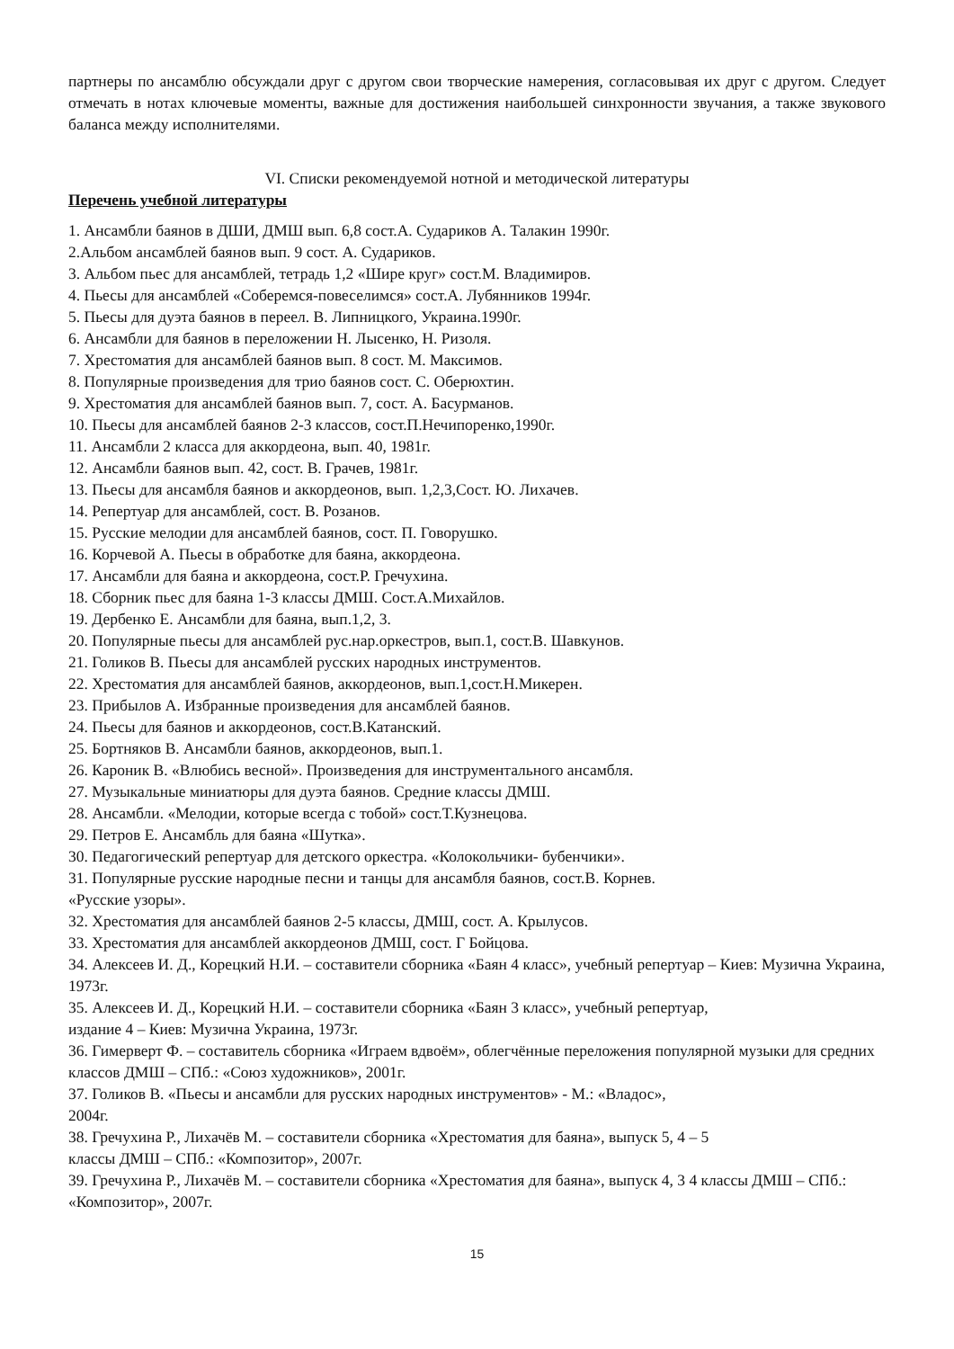партнеры по ансамблю обсуждали друг с другом свои творческие намерения, согласовывая их друг с другом. Следует отмечать в нотах ключевые моменты, важные для достижения наибольшей синхронности звучания, а также звукового баланса между исполнителями.
VI. Списки рекомендуемой нотной и методической литературы
Перечень учебной литературы
1. Ансамбли баянов в ДШИ, ДМШ вып. 6,8 сост.А. Судариков А. Талакин 1990г.
2.Альбом ансамблей баянов вып. 9 сост. А. Судариков.
3. Альбом пьес для ансамблей, тетрадь 1,2 «Шире круг» сост.М. Владимиров.
4. Пьесы для ансамблей «Соберемся-повеселимся» сост.А. Лубянников 1994г.
5. Пьесы для дуэта баянов в переел. В. Липницкого, Украина.1990г.
6. Ансамбли для баянов в переложении Н. Лысенко, Н. Ризоля.
7. Хрестоматия для ансамблей баянов вып. 8 сост. М. Максимов.
8. Популярные произведения для трио баянов сост. С. Оберюхтин.
9. Хрестоматия для ансамблей баянов вып. 7, сост. А. Басурманов.
10. Пьесы для ансамблей баянов 2-3 классов, сост.П.Нечипоренко,1990г.
11. Ансамбли 2 класса для аккордеона, вып. 40, 1981г.
12. Ансамбли баянов вып. 42, сост. В. Грачев, 1981г.
13. Пьесы для ансамбля баянов и аккордеонов, вып. 1,2,3,Сост. Ю. Лихачев.
14. Репертуар для ансамблей, сост. В. Розанов.
15. Русские мелодии для ансамблей баянов, сост. П. Говорушко.
16. Корчевой А. Пьесы в обработке для баяна, аккордеона.
17. Ансамбли для баяна и аккордеона, сост.Р. Гречухина.
18. Сборник пьес для баяна 1-3 классы ДМШ. Сост.А.Михайлов.
19. Дербенко Е. Ансамбли для баяна, вып.1,2, 3.
20. Популярные пьесы для ансамблей рус.нар.оркестров, вып.1, сост.В. Шавкунов.
21. Голиков В. Пьесы для ансамблей русских народных инструментов.
22. Хрестоматия для ансамблей баянов, аккордеонов, вып.1,сост.Н.Микерен.
23. Прибылов А. Избранные произведения для ансамблей баянов.
24. Пьесы для баянов и аккордеонов, сост.В.Катанский.
25. Бортняков В. Ансамбли баянов, аккордеонов, вып.1.
26. Кароник В. «Влюбись весной». Произведения для инструментального ансамбля.
27. Музыкальные миниатюры для дуэта баянов. Средние классы ДМШ.
28. Ансамбли. «Мелодии, которые всегда с тобой» сост.Т.Кузнецова.
29. Петров Е. Ансамбль для баяна «Шутка».
30. Педагогический репертуар для детского оркестра. «Колокольчики- бубенчики».
31. Популярные русские народные песни и танцы для ансамбля баянов, сост.В. Корнев.
«Русские узоры».
32. Хрестоматия для ансамблей баянов 2-5 классы, ДМШ, сост. А. Крылусов.
33. Хрестоматия для ансамблей аккордеонов ДМШ, сост. Г Бойцова.
34. Алексеев И. Д., Корецкий Н.И. – составители сборника «Баян 4 класс», учебный репертуар – Киев: Музична Украина, 1973г.
35. Алексеев И. Д., Корецкий Н.И. – составители сборника «Баян 3 класс», учебный репертуар,
издание 4 – Киев: Музична Украина, 1973г.
36. Гимерверт Ф. – составитель сборника «Играем вдвоём», облегчённые переложения популярной музыки для средних классов ДМШ – СПб.: «Союз художников», 2001г.
37. Голиков В. «Пьесы и ансамбли для русских народных инструментов» - М.: «Владос»,
2004г.
38. Гречухина Р., Лихачёв М. – составители сборника «Хрестоматия для баяна», выпуск 5, 4 – 5
классы ДМШ – СПб.: «Композитор», 2007г.
39. Гречухина Р., Лихачёв М. – составители сборника «Хрестоматия для баяна», выпуск 4, 3 4 классы ДМШ – СПб.: «Композитор», 2007г.
15